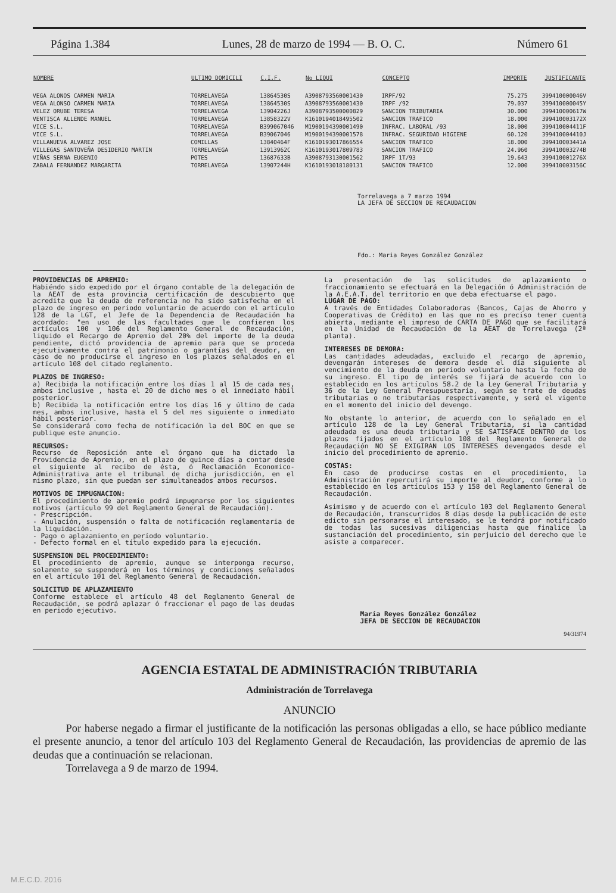Página 1.384 Lunes, 28 de marzo de 1994 — B. O. C. Número 61
| NOMBRE | ULTIMO DOMICILI | C.I.F. | No LIQUI | CONCEPTO | IMPORTE | JUSTIFICANTE |
| --- | --- | --- | --- | --- | --- | --- |
| VEGA ALONOS CARMEN MARIA | TORRELAVEGA | 13864530S | A3908793560001430 | IRPF/92 | 75.275 | 399410000046V |
| VEGA ALONSO CARMEN MARIA | TORRELAVEGA | 13864530S | A3908793560001430 | IRPF /92 | 79.037 | 399410000045Y |
| VELEZ ORUBE TERESA | TORRELAVEGA | 13904226J | A3908793500000829 | SANCION TRIBUTARIA | 30.000 | 399410000617W |
| VENTISCA ALLENDE MANUEL | TORRELAVEGA | 13858322V | K1610194018495502 | SANCION TRAFICO | 18.000 | 399410003172X |
| VICE S.L. | TORRELAVEGA | B399067046 | M1900194390001490 | INFRAC. LABORAL /93 | 18.000 | 399410004411F |
| VICE S.L. | TORRELAVEGA | B39067046 | M1900194390001578 | INFRAC. SEGURIDAD HIGIENE | 60.120 | 399410004410J |
| VILLANUEVA ALVAREZ JOSE | COMILLAS | 13840464F | K1610193017866554 | SANCION TRAFICO | 18.000 | 399410003441A |
| VILLEGAS SANTOVEÑA DESIDERIO MARTIN | TORRELAVEGA | 13913962C | K1610193017809783 | SANCION TRAFICO | 24.960 | 399410003274B |
| VIÑAS SERNA EUGENIO | POTES | 13687633B | A3908793130001562 | IRPF 1T/93 | 19.643 | 399410001276X |
| ZABALA FERNANDEZ MARGARITA | TORRELAVEGA | 13907244H | K1610193018180131 | SANCION TRAFICO | 12.000 | 399410003156C |
Torrelavega a 7 marzo 1994
LA JEFA DE SECCION DE RECAUDACION
Fdo.: Maria Reyes González González
PROVIDENCIAS DE APREMIO:
Habiéndo sido expedido por el órgano contable de la delegación de la AEAT de esta provincia certificación de descubierto que acredita que la deuda de referencia no ha sido satisfecha en el plazo de ingreso en periodo voluntario de acuerdo con el artículo 128 de la LGT, el Jefe de la Dependencia de Recaudación ha acordado: "en uso de las facultades que le confieren los artículos 100 y 106 del Reglamento General de Recaudación, liquido el Recargo de Apremio del 20% del importe de la deuda pendiente, dictó providencia de apremio para que se proceda ejecutivamente contra el patrimonio o garantías del deudor, en caso de no producirse el ingreso en los plazos señalados en el artículo 108 del citado reglamento.
PLAZOS DE INGRESO:
a) Recibida la notificación entre los días 1 al 15 de cada mes, ambos inclusive , hasta el 20 de dicho mes o el inmediato hábil posterior.
b) Recibida la notificación entre los días 16 y último de cada mes, ambos inclusive, hasta el 5 del mes siguiente o inmediato hábil posterior.
Se considerará como fecha de notificación la del BOC en que se publique este anuncio.
RECURSOS:
Recurso de Reposición ante el órgano que ha dictado la Providencia de Apremio, en el plazo de quince días a contar desde el siguiente al recibo de ésta, ó Reclamación Economico-Administrativa ante el tribunal de dicha jurisdicción, en el mismo plazo, sin que puedan ser simultaneados ambos recursos.
MOTIVOS DE IMPUGNACION:
El procedimiento de apremio podrá impugnarse por los siguientes motivos (artículo 99 del Reglamento General de Recaudación).
- Prescripción.
- Anulación, suspensión o falta de notificación reglamentaria de la liquidación.
- Pago o aplazamiento en período voluntario.
- Defecto formal en el título expedido para la ejecución.
SUSPENSION DEL PROCEDIMIENTO:
El procedimiento de apremio, aunque se interponga recurso, solamente se suspenderá en los términos y condiciones señalados en el artículo 101 del Reglamento General de Recaudación.
SOLICITUD DE APLAZAMIENTO
Conforme establece el artículo 48 del Reglamento General de Recaudación, se podrá aplazar ó fraccionar el pago de las deudas en periodo ejecutivo.
La presentación de las solicitudes de aplazamiento o fraccionamiento se efectuará en la Delegación ó Administración de la A.E.A.T. del territorio en que deba efectuarse el pago.
LUGAR DE PAGO:
A través de Entidades Colaboradoras (Bancos, Cajas de Ahorro y Cooperativas de Crédito) en las que no es preciso tener cuenta abierta, mediante el impreso de CARTA DE PAGO que se facilitará en la Unidad de Recaudación de la AEAT de Torrelavega (2ª planta).
INTERESES DE DEMORA:
Las cantidades adeudadas, excluido el recargo de apremio, devengarán intereses de demora desde el día siguiente al vencimiento de la deuda en período voluntario hasta la fecha de su ingreso. El tipo de interés se fijará de acuerdo con lo establecido en los artículos 58.2 de la Ley General Tributaria y 36 de la Ley General Presupuestaria, según se trate de deudas tributarias o no tributarias respectivamente, y será el vigente en el momento del inicio del devengo.
No obstante lo anterior, de acuerdo con lo señalado en el artículo 128 de la Ley General Tributaria, si la cantidad adeudada es una deuda tributaria y SE SATISFACE DENTRO de los plazos fijados en el artículo 108 del Reglamento General de Recaudación NO SE EXIGIRAN LOS INTERESES devengados desde el inicio del procedimiento de apremio.
COSTAS:
En caso de producirse costas en el procedimiento, la Administración repercutirá su importe al deudor, conforme a lo establecido en los artículos 153 y 158 del Reglamento General de Recaudación.
Asimismo y de acuerdo con el artículo 103 del Reglamento General de Recaudación, transcurridos 8 días desde la publicación de este edicto sin personarse el interesado, se le tendrá por notificado de todas las sucesivas diligencias hasta que finalice la sustanciación del procedimiento, sin perjuicio del derecho que le asiste a comparecer.
María Reyes González González
JEFA DE SECCION DE RECAUDACION
94/31974
AGENCIA ESTATAL DE ADMINISTRACIÓN TRIBUTARIA
Administración de Torrelavega
ANUNCIO
   Por haberse negado a firmar el justificante de la notificación las personas obligadas a ello, se hace público mediante el presente anuncio, a tenor del artículo 103 del Reglamento General de Recaudación, las providencias de apremio de las deudas que a continuación se relacionan.
   Torrelavega a 9 de marzo de 1994.
M.E.C.D. 2016